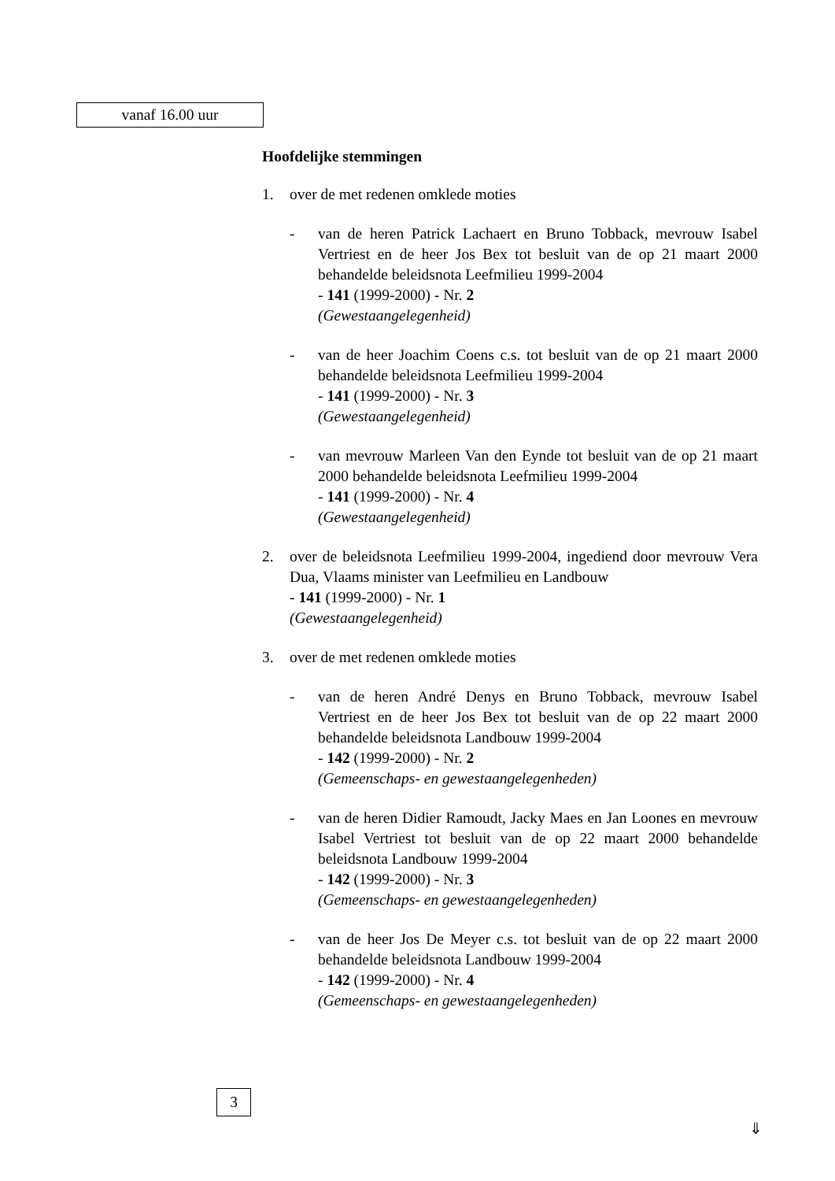vanaf 16.00 uur
Hoofdelijke stemmingen
1. over de met redenen omklede moties
- van de heren Patrick Lachaert en Bruno Tobback, mevrouw Isabel Vertriest en de heer Jos Bex tot besluit van de op 21 maart 2000 behandelde beleidsnota Leefmilieu 1999-2004
- 141 (1999-2000) - Nr. 2
(Gewestaangelegenheid)
- van de heer Joachim Coens c.s. tot besluit van de op 21 maart 2000 behandelde beleidsnota Leefmilieu 1999-2004
- 141 (1999-2000) - Nr. 3
(Gewestaangelegenheid)
- van mevrouw Marleen Van den Eynde tot besluit van de op 21 maart 2000 behandelde beleidsnota Leefmilieu 1999-2004
- 141 (1999-2000) - Nr. 4
(Gewestaangelegenheid)
2. over de beleidsnota Leefmilieu 1999-2004, ingediend door mevrouw Vera Dua, Vlaams minister van Leefmilieu en Landbouw
- 141 (1999-2000) - Nr. 1
(Gewestaangelegenheid)
3. over de met redenen omklede moties
- van de heren André Denys en Bruno Tobback, mevrouw Isabel Vertriest en de heer Jos Bex tot besluit van de op 22 maart 2000 behandelde beleidsnota Landbouw 1999-2004
- 142 (1999-2000) - Nr. 2
(Gemeenschaps- en gewestaangelegenheden)
- van de heren Didier Ramoudt, Jacky Maes en Jan Loones en mevrouw Isabel Vertriest tot besluit van de op 22 maart 2000 behandelde beleidsnota Landbouw 1999-2004
- 142 (1999-2000) - Nr. 3
(Gemeenschaps- en gewestaangelegenheden)
- van de heer Jos De Meyer c.s. tot besluit van de op 22 maart 2000 behandelde beleidsnota Landbouw 1999-2004
- 142 (1999-2000) - Nr. 4
(Gemeenschaps- en gewestaangelegenheden)
3
⇓